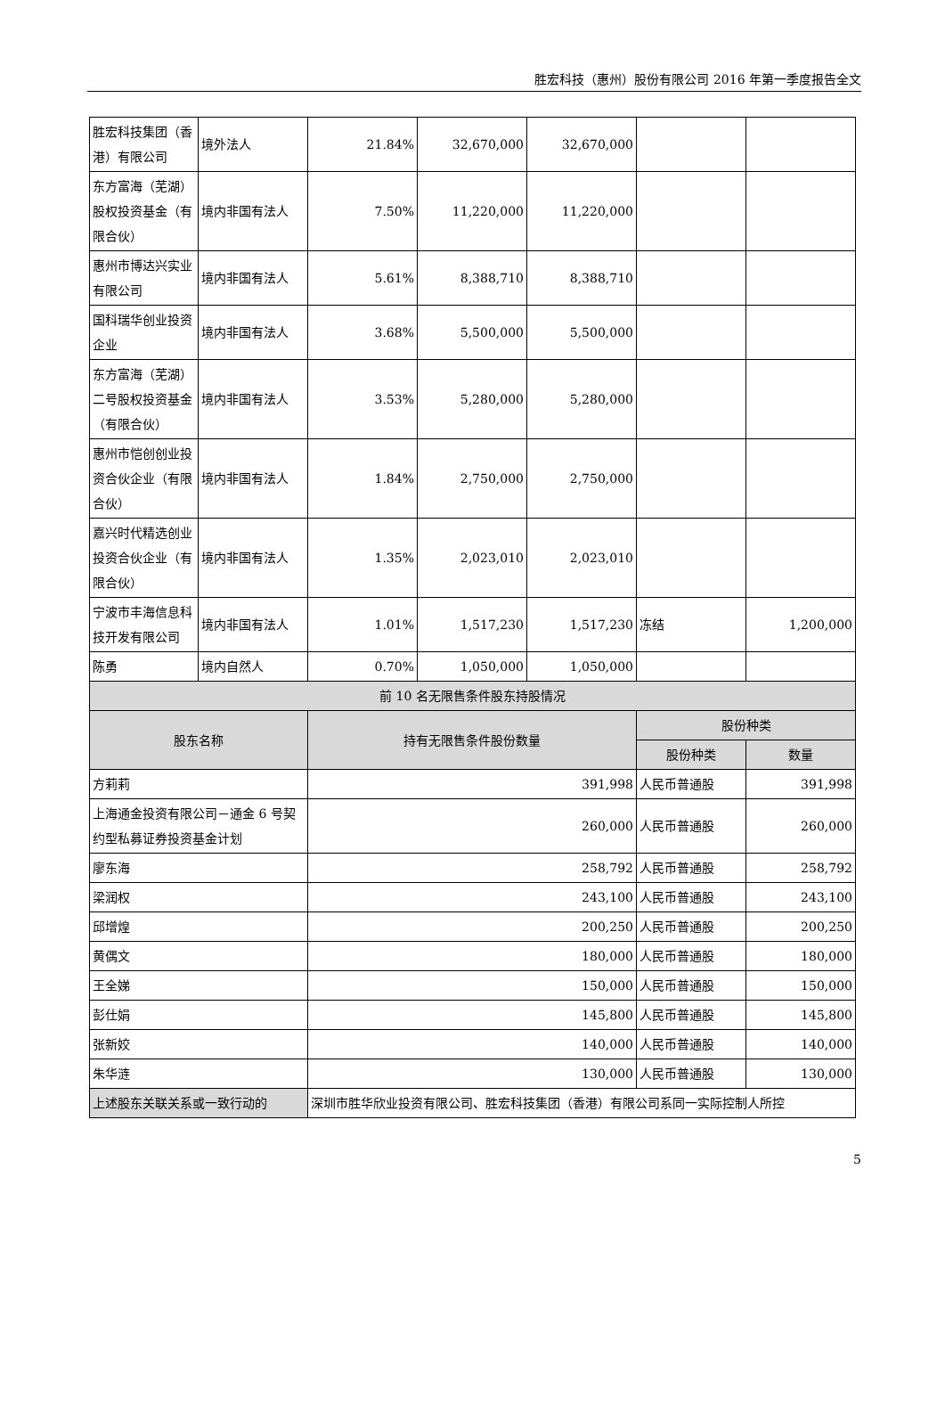胜宏科技（惠州）股份有限公司 2016 年第一季度报告全文
| 胜宏科技集团（香港）有限公司 | 境外法人 | 21.84% | 32,670,000 | 32,670,000 | | |
| 东方富海（芜湖）股权投资基金（有限合伙） | 境内非国有法人 | 7.50% | 11,220,000 | 11,220,000 | | |
| 惠州市博达兴实业有限公司 | 境内非国有法人 | 5.61% | 8,388,710 | 8,388,710 | | |
| 国科瑞华创业投资企业 | 境内非国有法人 | 3.68% | 5,500,000 | 5,500,000 | | |
| 东方富海（芜湖）二号股权投资基金（有限合伙） | 境内非国有法人 | 3.53% | 5,280,000 | 5,280,000 | | |
| 惠州市恺创创业投资合伙企业（有限合伙） | 境内非国有法人 | 1.84% | 2,750,000 | 2,750,000 | | |
| 嘉兴时代精选创业投资合伙企业（有限合伙） | 境内非国有法人 | 1.35% | 2,023,010 | 2,023,010 | | |
| 宁波市丰海信息科技开发有限公司 | 境内非国有法人 | 1.01% | 1,517,230 | 1,517,230 | 冻结 | 1,200,000 |
| 陈勇 | 境内自然人 | 0.70% | 1,050,000 | 1,050,000 | | |
| 前 10 名无限售条件股东持股情况 | | | | | | |
| 股东名称 | | 持有无限售条件股份数量 | | | 股份种类 | |
| | | | | | 股份种类 | 数量 |
| 方莉莉 | | 391,998 | | | 人民币普通股 | 391,998 |
| 上海通金投资有限公司－通金 6 号契约型私募证券投资基金计划 | | 260,000 | | | 人民币普通股 | 260,000 |
| 廖东海 | | 258,792 | | | 人民币普通股 | 258,792 |
| 梁润权 | | 243,100 | | | 人民币普通股 | 243,100 |
| 邱增煌 | | 200,250 | | | 人民币普通股 | 200,250 |
| 黄偶文 | | 180,000 | | | 人民币普通股 | 180,000 |
| 王全娣 | | 150,000 | | | 人民币普通股 | 150,000 |
| 彭仕娟 | | 145,800 | | | 人民币普通股 | 145,800 |
| 张新姣 | | 140,000 | | | 人民币普通股 | 140,000 |
| 朱华涟 | | 130,000 | | | 人民币普通股 | 130,000 |
| 上述股东关联关系或一致行动的 | | 深圳市胜华欣业投资有限公司、胜宏科技集团（香港）有限公司系同一实际控制人所控 | | | | |
5